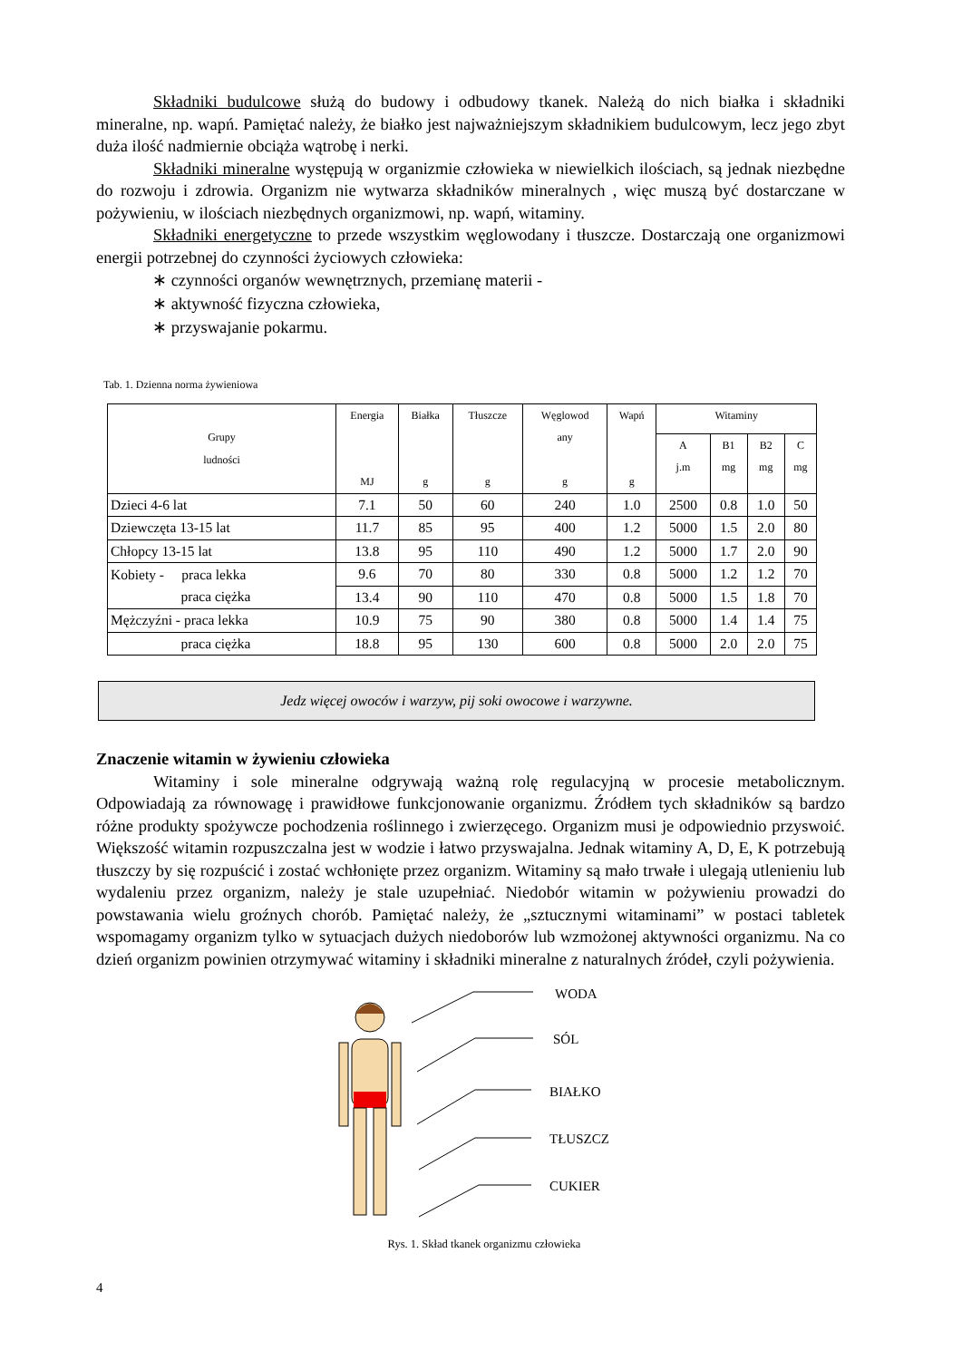Składniki budulcowe służą do budowy i odbudowy tkanek. Należą do nich białka i składniki mineralne, np. wapń. Pamiętać należy, że białko jest najważniejszym składnikiem budulcowym, lecz jego zbyt duża ilość nadmiernie obciąża wątrobę i nerki.
Składniki mineralne występują w organizmie człowieka w niewielkich ilościach, są jednak niezbędne do rozwoju i zdrowia. Organizm nie wytwarza składników mineralnych , więc muszą być dostarczane w pożywieniu, w ilościach niezbędnych organizmowi, np. wapń, witaminy.
Składniki energetyczne to przede wszystkim węglowodany i tłuszcze. Dostarczają one organizmowi energii potrzebnej do czynności życiowych człowieka:
∗ czynności organów wewnętrznych, przemianę materii -
∗ aktywność fizyczna człowieka,
∗ przyswajanie pokarmu.
Tab. 1. Dzienna norma żywieniowa
| Grupy ludności | Energia MJ | Białka g | Tłuszcze g | Węglowod any g | Wapń g | Witaminy | | | |
| --- | --- | --- | --- | --- | --- | --- | --- | --- | --- |
| | | | | | | A j.m | B1 mg | B2 mg | C mg |
| Dzieci 4-6 lat | 7.1 | 50 | 60 | 240 | 1.0 | 2500 | 0.8 | 1.0 | 50 |
| Dziewczęta 13-15 lat | 11.7 | 85 | 95 | 400 | 1.2 | 5000 | 1.5 | 2.0 | 80 |
| Chłopcy 13-15 lat | 13.8 | 95 | 110 | 490 | 1.2 | 5000 | 1.7 | 2.0 | 90 |
| Kobiety - praca lekka praca ciężka | 9.6 | 70 | 80 | 330 | 0.8 | 5000 | 1.2 | 1.2 | 70 |
| | 13.4 | 90 | 110 | 470 | 0.8 | 5000 | 1.5 | 1.8 | 70 |
| Mężczyźni - praca lekka | 10.9 | 75 | 90 | 380 | 0.8 | 5000 | 1.4 | 1.4 | 75 |
| praca ciężka | 18.8 | 95 | 130 | 600 | 0.8 | 5000 | 2.0 | 2.0 | 75 |
Jedz więcej owoców i warzyw, pij soki owocowe i warzywne.
Znaczenie witamin w żywieniu człowieka
Witaminy i sole mineralne odgrywają ważną rolę regulacyjną w procesie metabolicznym. Odpowiadają za równowagę i prawidłowe funkcjonowanie organizmu. Źródłem tych składników są bardzo różne produkty spożywcze pochodzenia roślinnego i zwierzęcego. Organizm musi je odpowiednio przyswoić. Większość witamin rozpuszczalna jest w wodzie i łatwo przyswajalna. Jednak witaminy A, D, E, K potrzebują tłuszczy by się rozpuścić i zostać wchłonięte przez organizm. Witaminy są mało trwałe i ulegają utlenieniu lub wydaleniu przez organizm, należy je stale uzupełniać. Niedobór witamin w pożywieniu prowadzi do powstawania wielu groźnych chorób. Pamiętać należy, że „sztucznymi witaminami” w postaci tabletek wspomagamy organizm tylko w sytuacjach dużych niedoborów lub wzmożonej aktywności organizmu. Na co dzień organizm powinien otrzymywać witaminy i składniki mineralne z naturalnych źródeł, czyli pożywienia.
WODA
SÓL
BIAŁKO
TŁUSZCZ
CUKIER
Rys. 1. Skład tkanek organizmu człowieka
4